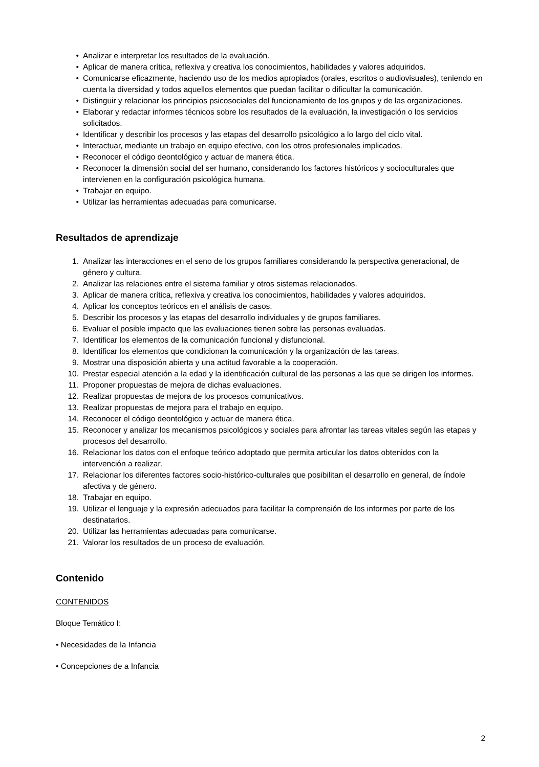• Analizar e interpretar los resultados de la evaluación.
• Aplicar de manera crítica, reflexiva y creativa los conocimientos, habilidades y valores adquiridos.
• Comunicarse eficazmente, haciendo uso de los medios apropiados (orales, escritos o audiovisuales), teniendo en cuenta la diversidad y todos aquellos elementos que puedan facilitar o dificultar la comunicación.
• Distinguir y relacionar los principios psicosociales del funcionamiento de los grupos y de las organizaciones.
• Elaborar y redactar informes técnicos sobre los resultados de la evaluación, la investigación o los servicios solicitados.
• Identificar y describir los procesos y las etapas del desarrollo psicológico a lo largo del ciclo vital.
• Interactuar, mediante un trabajo en equipo efectivo, con los otros profesionales implicados.
• Reconocer el código deontológico y actuar de manera ética.
• Reconocer la dimensión social del ser humano, considerando los factores históricos y socioculturales que intervienen en la configuración psicológica humana.
• Trabajar en equipo.
• Utilizar las herramientas adecuadas para comunicarse.
Resultados de aprendizaje
1. Analizar las interacciones en el seno de los grupos familiares considerando la perspectiva generacional, de género y cultura.
2. Analizar las relaciones entre el sistema familiar y otros sistemas relacionados.
3. Aplicar de manera crítica, reflexiva y creativa los conocimientos, habilidades y valores adquiridos.
4. Aplicar los conceptos teóricos en el análisis de casos.
5. Describir los procesos y las etapas del desarrollo individuales y de grupos familiares.
6. Evaluar el posible impacto que las evaluaciones tienen sobre las personas evaluadas.
7. Identificar los elementos de la comunicación funcional y disfuncional.
8. Identificar los elementos que condicionan la comunicación y la organización de las tareas.
9. Mostrar una disposición abierta y una actitud favorable a la cooperación.
10. Prestar especial atención a la edad y la identificación cultural de las personas a las que se dirigen los informes.
11. Proponer propuestas de mejora de dichas evaluaciones.
12. Realizar propuestas de mejora de los procesos comunicativos.
13. Realizar propuestas de mejora para el trabajo en equipo.
14. Reconocer el código deontológico y actuar de manera ética.
15. Reconocer y analizar los mecanismos psicológicos y sociales para afrontar las tareas vitales según las etapas y procesos del desarrollo.
16. Relacionar los datos con el enfoque teórico adoptado que permita articular los datos obtenidos con la intervención a realizar.
17. Relacionar los diferentes factores socio-histórico-culturales que posibilitan el desarrollo en general, de índole afectiva y de género.
18. Trabajar en equipo.
19. Utilizar el lenguaje y la expresión adecuados para facilitar la comprensión de los informes por parte de los destinatarios.
20. Utilizar las herramientas adecuadas para comunicarse.
21. Valorar los resultados de un proceso de evaluación.
Contenido
CONTENIDOS
Bloque Temático I:
• Necesidades de la Infancia
• Concepciones de a Infancia
2